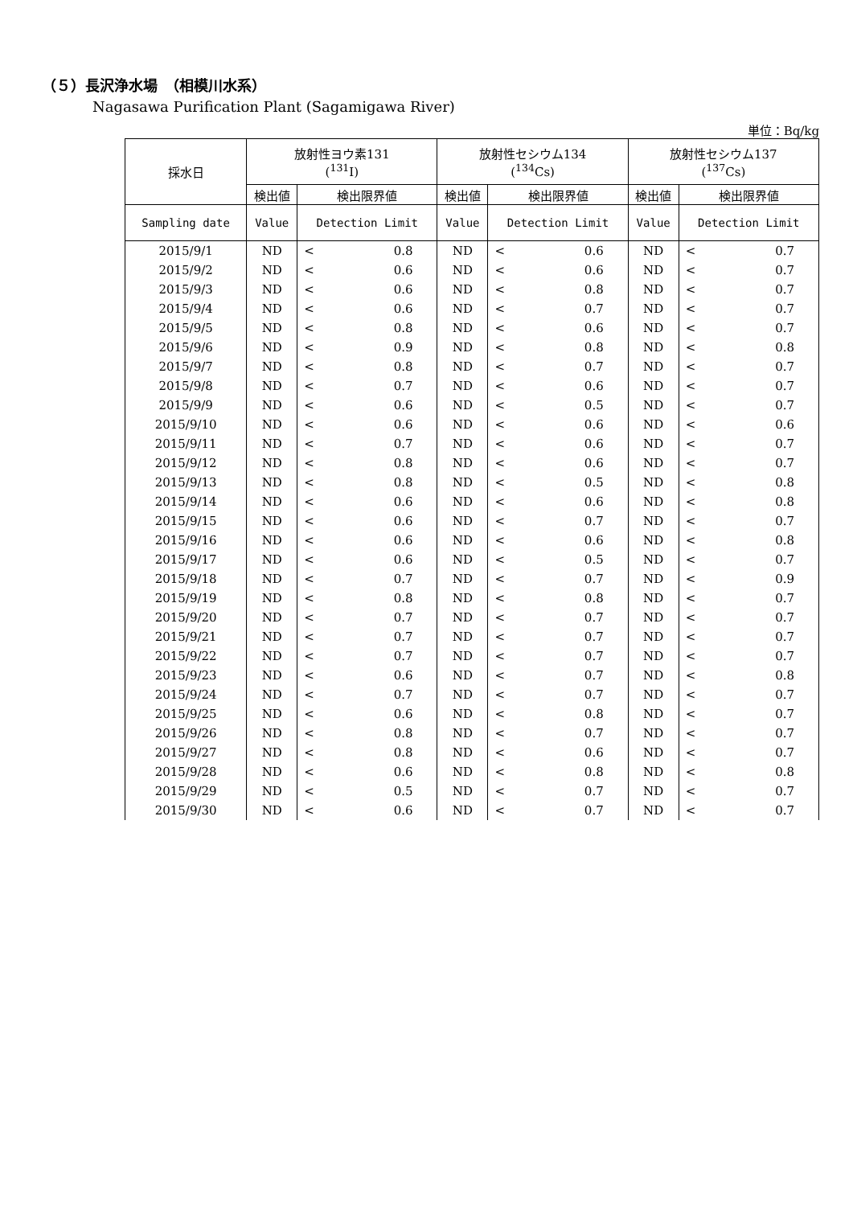（５）長沢浄水場　（相模川水系）
Nagasawa Purification Plant (Sagamigawa River)
単位：Bq/kg
| 採水日 | 放射性ヨウ素131 (<sup>131</sup>I) | | 放射性セシウム134 (<sup>134</sup>Cs) | | 放射性セシウム137 (<sup>137</sup>Cs) | |
| --- | --- | --- | --- | --- | --- | --- |
| | 検出値 | 検出限界値 | 検出値 | 検出限界値 | 検出値 | 検出限界値 |
| Sampling date | Value | Detection Limit | Value | Detection Limit | Value | Detection Limit |
| 2015/9/1 | ND | < 0.8 | ND | < 0.6 | ND | < 0.7 |
| 2015/9/2 | ND | < 0.6 | ND | < 0.6 | ND | < 0.7 |
| 2015/9/3 | ND | < 0.6 | ND | < 0.8 | ND | < 0.7 |
| 2015/9/4 | ND | < 0.6 | ND | < 0.7 | ND | < 0.7 |
| 2015/9/5 | ND | < 0.8 | ND | < 0.6 | ND | < 0.7 |
| 2015/9/6 | ND | < 0.9 | ND | < 0.8 | ND | < 0.8 |
| 2015/9/7 | ND | < 0.8 | ND | < 0.7 | ND | < 0.7 |
| 2015/9/8 | ND | < 0.7 | ND | < 0.6 | ND | < 0.7 |
| 2015/9/9 | ND | < 0.6 | ND | < 0.5 | ND | < 0.7 |
| 2015/9/10 | ND | < 0.6 | ND | < 0.6 | ND | < 0.6 |
| 2015/9/11 | ND | < 0.7 | ND | < 0.6 | ND | < 0.7 |
| 2015/9/12 | ND | < 0.8 | ND | < 0.6 | ND | < 0.7 |
| 2015/9/13 | ND | < 0.8 | ND | < 0.5 | ND | < 0.8 |
| 2015/9/14 | ND | < 0.6 | ND | < 0.6 | ND | < 0.8 |
| 2015/9/15 | ND | < 0.6 | ND | < 0.7 | ND | < 0.7 |
| 2015/9/16 | ND | < 0.6 | ND | < 0.6 | ND | < 0.8 |
| 2015/9/17 | ND | < 0.6 | ND | < 0.5 | ND | < 0.7 |
| 2015/9/18 | ND | < 0.7 | ND | < 0.7 | ND | < 0.9 |
| 2015/9/19 | ND | < 0.8 | ND | < 0.8 | ND | < 0.7 |
| 2015/9/20 | ND | < 0.7 | ND | < 0.7 | ND | < 0.7 |
| 2015/9/21 | ND | < 0.7 | ND | < 0.7 | ND | < 0.7 |
| 2015/9/22 | ND | < 0.7 | ND | < 0.7 | ND | < 0.7 |
| 2015/9/23 | ND | < 0.6 | ND | < 0.7 | ND | < 0.8 |
| 2015/9/24 | ND | < 0.7 | ND | < 0.7 | ND | < 0.7 |
| 2015/9/25 | ND | < 0.6 | ND | < 0.8 | ND | < 0.7 |
| 2015/9/26 | ND | < 0.8 | ND | < 0.7 | ND | < 0.7 |
| 2015/9/27 | ND | < 0.8 | ND | < 0.6 | ND | < 0.7 |
| 2015/9/28 | ND | < 0.6 | ND | < 0.8 | ND | < 0.8 |
| 2015/9/29 | ND | < 0.5 | ND | < 0.7 | ND | < 0.7 |
| 2015/9/30 | ND | < 0.6 | ND | < 0.7 | ND | < 0.7 |